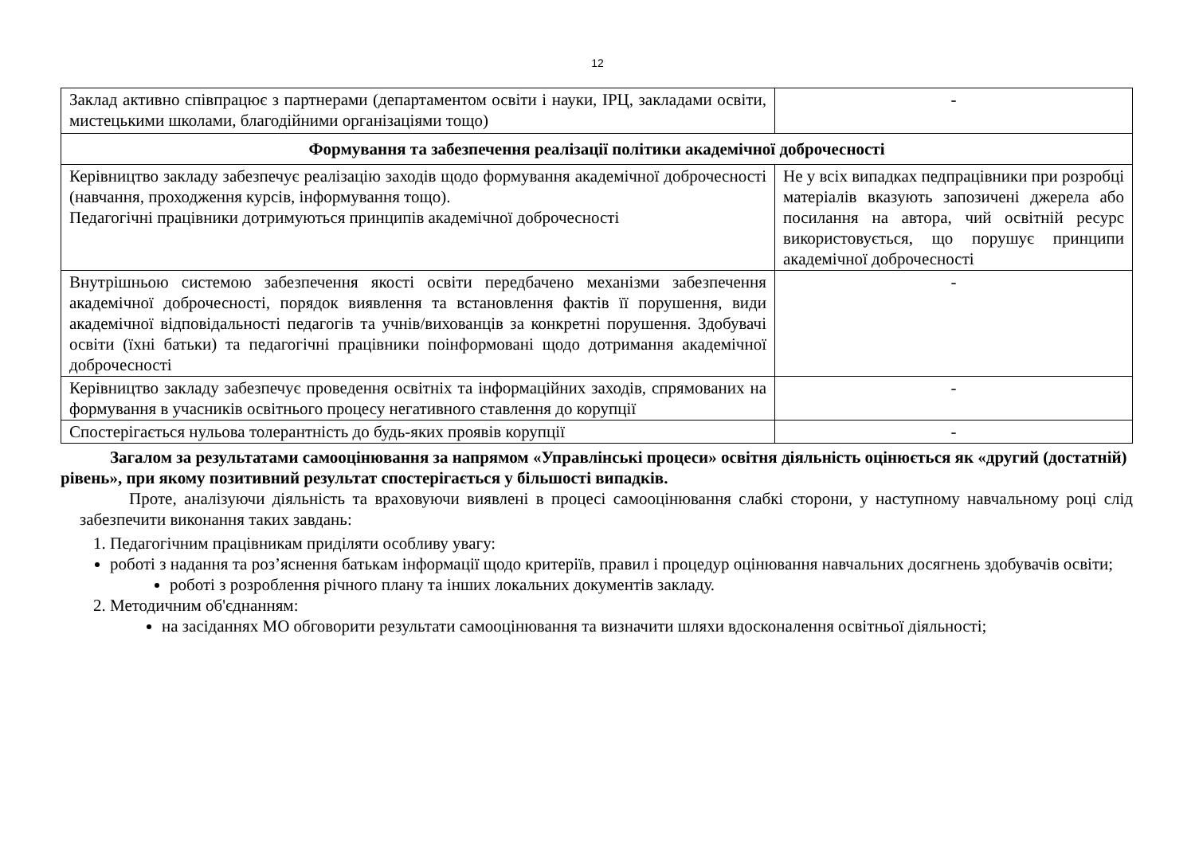12
| Заклад активно співпрацює з партнерами (департаментом освіти і науки, ІРЦ, закладами освіти, мистецькими школами, благодійними організаціями тощо) | - |
| Формування та забезпечення реалізації політики академічної доброчесності | |
| Керівництво закладу забезпечує реалізацію заходів щодо формування академічної доброчесності (навчання, проходження курсів, інформування тощо). Педагогічні працівники дотримуються принципів академічної доброчесності | Не у всіх випадках педпрацівники при розробці матеріалів вказують запозичені джерела або посилання на автора, чий освітній ресурс використовується, що порушує принципи академічної доброчесності |
| Внутрішньою системою забезпечення якості освіти передбачено механізми забезпечення академічної доброчесності, порядок виявлення та встановлення фактів її порушення, види академічної відповідальності педагогів та учнів/вихованців за конкретні порушення. Здобувачі освіти (їхні батьки) та педагогічні працівники поінформовані щодо дотримання академічної доброчесності | - |
| Керівництво закладу забезпечує проведення освітніх та інформаційних заходів, спрямованих на формування в учасників освітнього процесу негативного ставлення до корупції | - |
| Спостерігається нульова толерантність до будь-яких проявів корупції | - |
Загалом за результатами самооцінювання за напрямом «Управлінські процеси» освітня діяльність оцінюється як «другий (достатній) рівень», при якому позитивний результат спостерігається у більшості випадків.
Проте, аналізуючи діяльність та враховуючи виявлені в процесі самооцінювання слабкі сторони, у наступному навчальному році слід забезпечити виконання таких завдань:
1. Педагогічним працівникам приділяти особливу увагу:
роботі з надання та роз’яснення батькам інформації щодо критеріїв, правил і процедур оцінювання навчальних досягнень здобувачів освіти;
роботі з розроблення річного плану та інших локальних документів закладу.
2. Методичним об'єднанням:
на засіданнях МО обговорити результати самооцінювання та визначити шляхи вдосконалення освітньої діяльності;